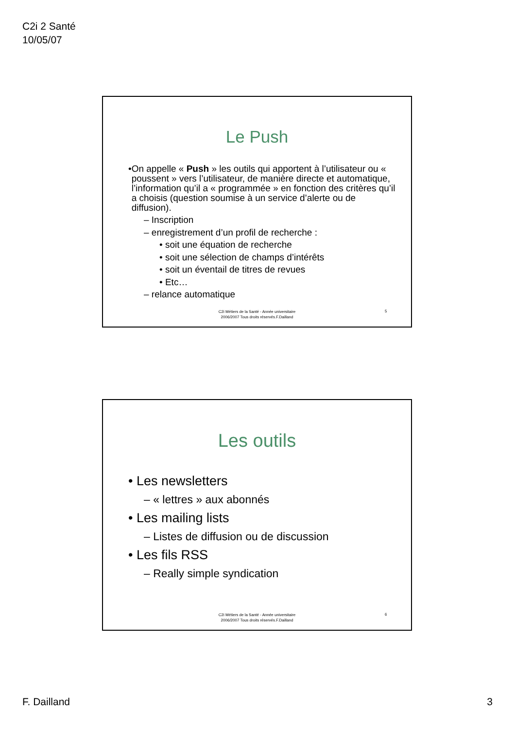C2i 2 Santé
10/05/07
Le Push
• On appelle « Push » les outils qui apportent à l’utilisateur ou « poussent » vers l’utilisateur, de manière directe et automatique, l’information qu’il a « programmée » en fonction des critères qu’il a choisis (question soumise à un service d’alerte ou de diffusion).
– Inscription
– enregistrement d’un profil de recherche :
• soit une équation de recherche
• soit une sélection de champs d’intérêts
• soit un éventail de titres de revues
• Etc…
– relance automatique
C2i Métiers de la Santé - Année universitaire
2006/2007 Tous droits réservés.F.Dailland
5
Les outils
• Les newsletters
– « lettres » aux abonnés
• Les mailing lists
– Listes de diffusion ou de discussion
• Les fils RSS
– Really simple syndication
C2i Métiers de la Santé - Année universitaire
2006/2007 Tous droits réservés.F.Dailland
6
F. Dailland 3